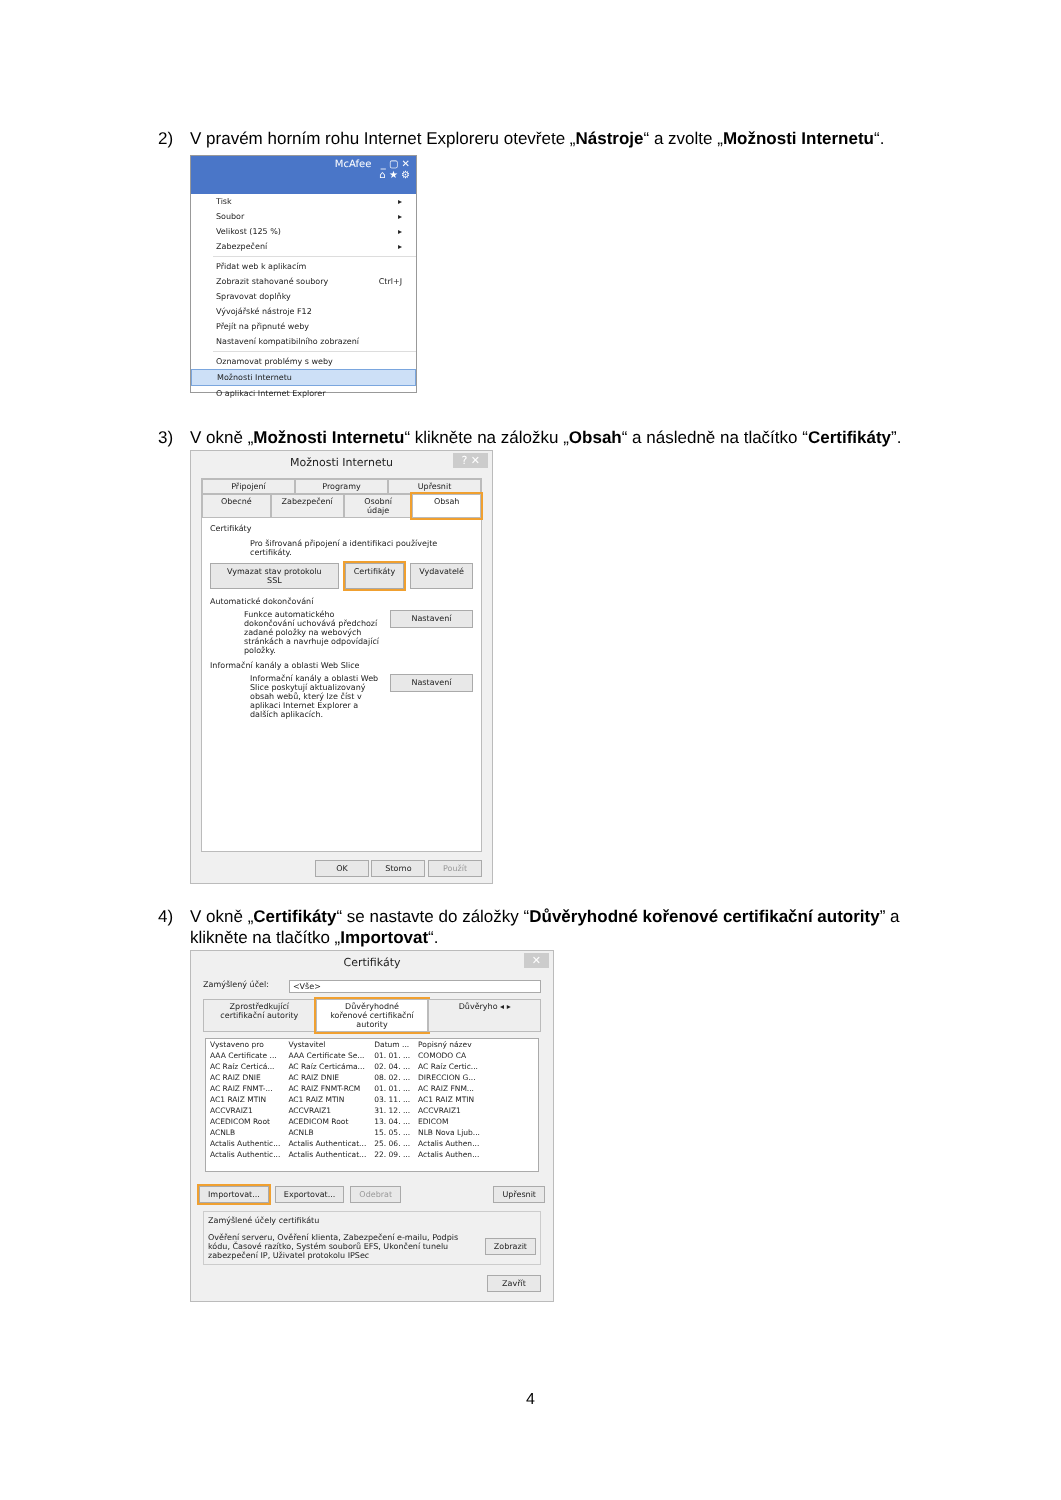2) V pravém horním rohu Internet Exploreru otevřete „Nástroje“ a zvolte „Možnosti Internetu“.
McAfee _ ▢ ✕
⌂ ★ ⚙
Tisk ▸
Soubor ▸
Velikost (125 %) ▸
Zabezpečení ▸
Přidat web k aplikacím
Zobrazit stahované soubory Ctrl+J
Spravovat doplňky
Vývojářské nástroje F12
Přejít na připnuté weby
Nastavení kompatibilního zobrazení
Oznamovat problémy s weby
Možnosti Internetu
O aplikaci Internet Explorer
3) V okně „Možnosti Internetu“ klikněte na záložku „Obsah“ a následně na tlačítko “Certifikáty”.
Možnosti Internetu? ✕
Připojení Programy Upřesnit
Obecné Zabezpečení Osobní údaje Obsah
Certifikáty
Pro šifrovaná připojení a identifikaci používejte certifikáty.
Vymazat stav protokolu SSL Certifikáty Vydavatelé
Automatické dokončování
Funkce automatického dokončování uchovává předchozí zadané položky na webových stránkách a navrhuje odpovídající položky.
Nastavení
Informační kanály a oblasti Web Slice
Informační kanály a oblasti Web Slice poskytují aktualizovaný obsah webů, který lze číst v aplikaci Internet Explorer a dalších aplikacích.
Nastavení
OK Storno Použít
4) V okně „Certifikáty“ se nastavte do záložky “Důvěryhodné kořenové certifikační autority” a klikněte na tlačítko „Importovat“.
Certifikáty ✕
Zamýšlený účel: <Vše>
Zprostředkující certifikační autority Důvěryhodné kořenové certifikační autority Důvěryho ◂ ▸
| Vystaveno pro | Vystavitel | Datum ... | Popisný název |
| --- | --- | --- | --- |
| AAA Certificate ... | AAA Certificate Se... | 01. 01. ... | COMODO CA |
| AC Raíz Certicá... | AC Raíz Certicáma... | 02. 04. ... | AC Raíz Certic... |
| AC RAIZ DNIE | AC RAIZ DNIE | 08. 02. ... | DIRECCION G... |
| AC RAIZ FNMT-... | AC RAIZ FNMT-RCM | 01. 01. ... | AC RAIZ FNM... |
| AC1 RAIZ MTIN | AC1 RAIZ MTIN | 03. 11. ... | AC1 RAIZ MTIN |
| ACCVRAIZ1 | ACCVRAIZ1 | 31. 12. ... | ACCVRAIZ1 |
| ACEDICOM Root | ACEDICOM Root | 13. 04. ... | EDICOM |
| ACNLB | ACNLB | 15. 05. ... | NLB Nova Ljub... |
| Actalis Authentic... | Actalis Authenticat... | 25. 06. ... | Actalis Authen... |
| Actalis Authentic... | Actalis Authenticat... | 22. 09. ... | Actalis Authen... |
Importovat... Exportovat... Odebrat Upřesnit
Zamýšlené účely certifikátu
Ověření serveru, Ověření klienta, Zabezpečení e-mailu, Podpis kódu, Časové razítko, Systém souborů EFS, Ukončení tunelu zabezpečení IP, Uživatel protokolu IPSec
Zobrazit
Zavřít
4